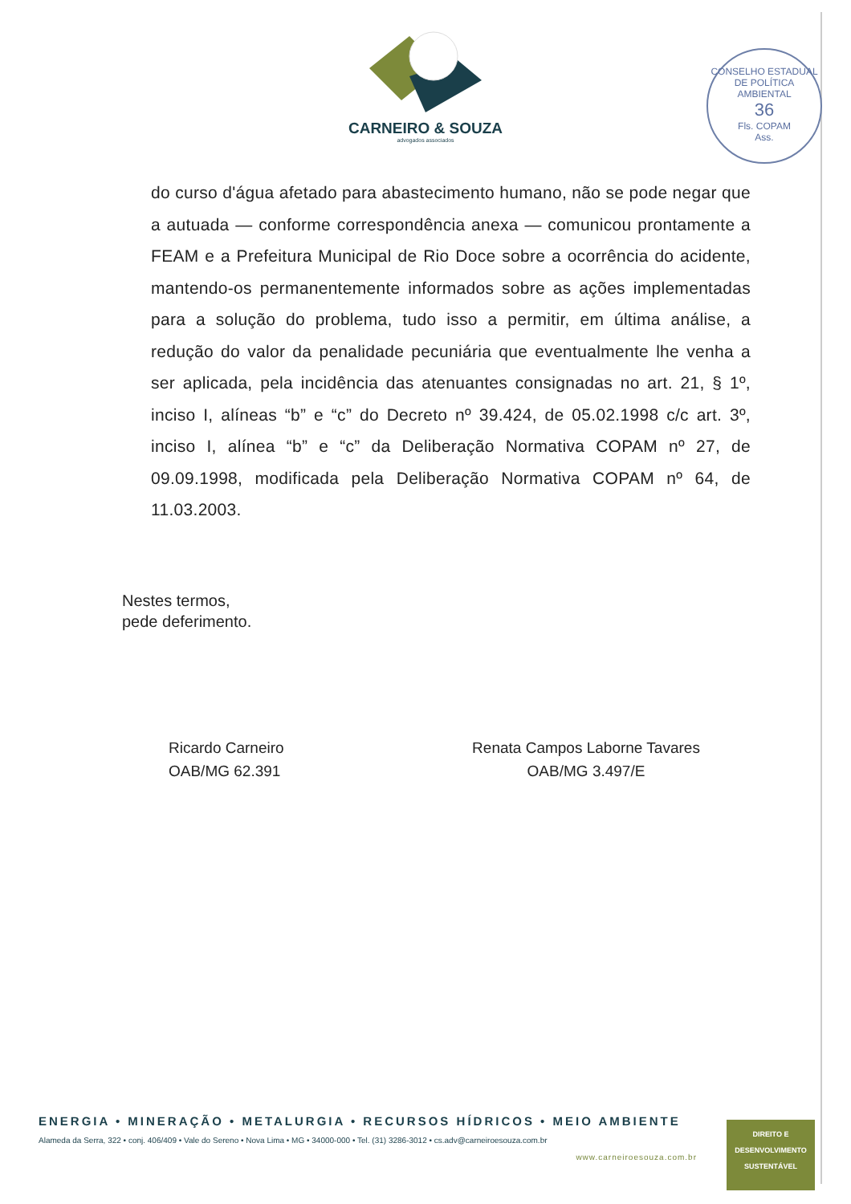CARNEIRO & SOUZA
advogados associados
CONSELHO ESTADUAL DE POLÍTICA AMBIENTAL
36
Fls. COPAM
Ass.
do curso d'água afetado para abastecimento humano, não se pode negar que a autuada — conforme correspondência anexa — comunicou prontamente a FEAM e a Prefeitura Municipal de Rio Doce sobre a ocorrência do acidente, mantendo-os permanentemente informados sobre as ações implementadas para a solução do problema, tudo isso a permitir, em última análise, a redução do valor da penalidade pecuniária que eventualmente lhe venha a ser aplicada, pela incidência das atenuantes consignadas no art. 21, § 1º, inciso I, alíneas “b” e “c” do Decreto nº 39.424, de 05.02.1998 c/c art. 3º, inciso I, alínea “b” e “c” da Deliberação Normativa COPAM nº 27, de 09.09.1998, modificada pela Deliberação Normativa COPAM nº 64, de 11.03.2003.
Nestes termos,
pede deferimento.
Ricardo Carneiro
OAB/MG 62.391
Renata Campos Laborne Tavares
OAB/MG 3.497/E
ENERGIA • MINERAÇÃO • METALURGIA • RECURSOS HÍDRICOS • MEIO AMBIENTE
Alameda da Serra, 322 • conj. 406/409 • Vale do Sereno • Nova Lima • MG • 34000-000 • Tel. (31) 3286-3012 • cs.adv@carneiroesouza.com.br
www.carneiroesouza.com.br
DIREITO E
DESENVOLVIMENTO
SUSTENTÁVEL